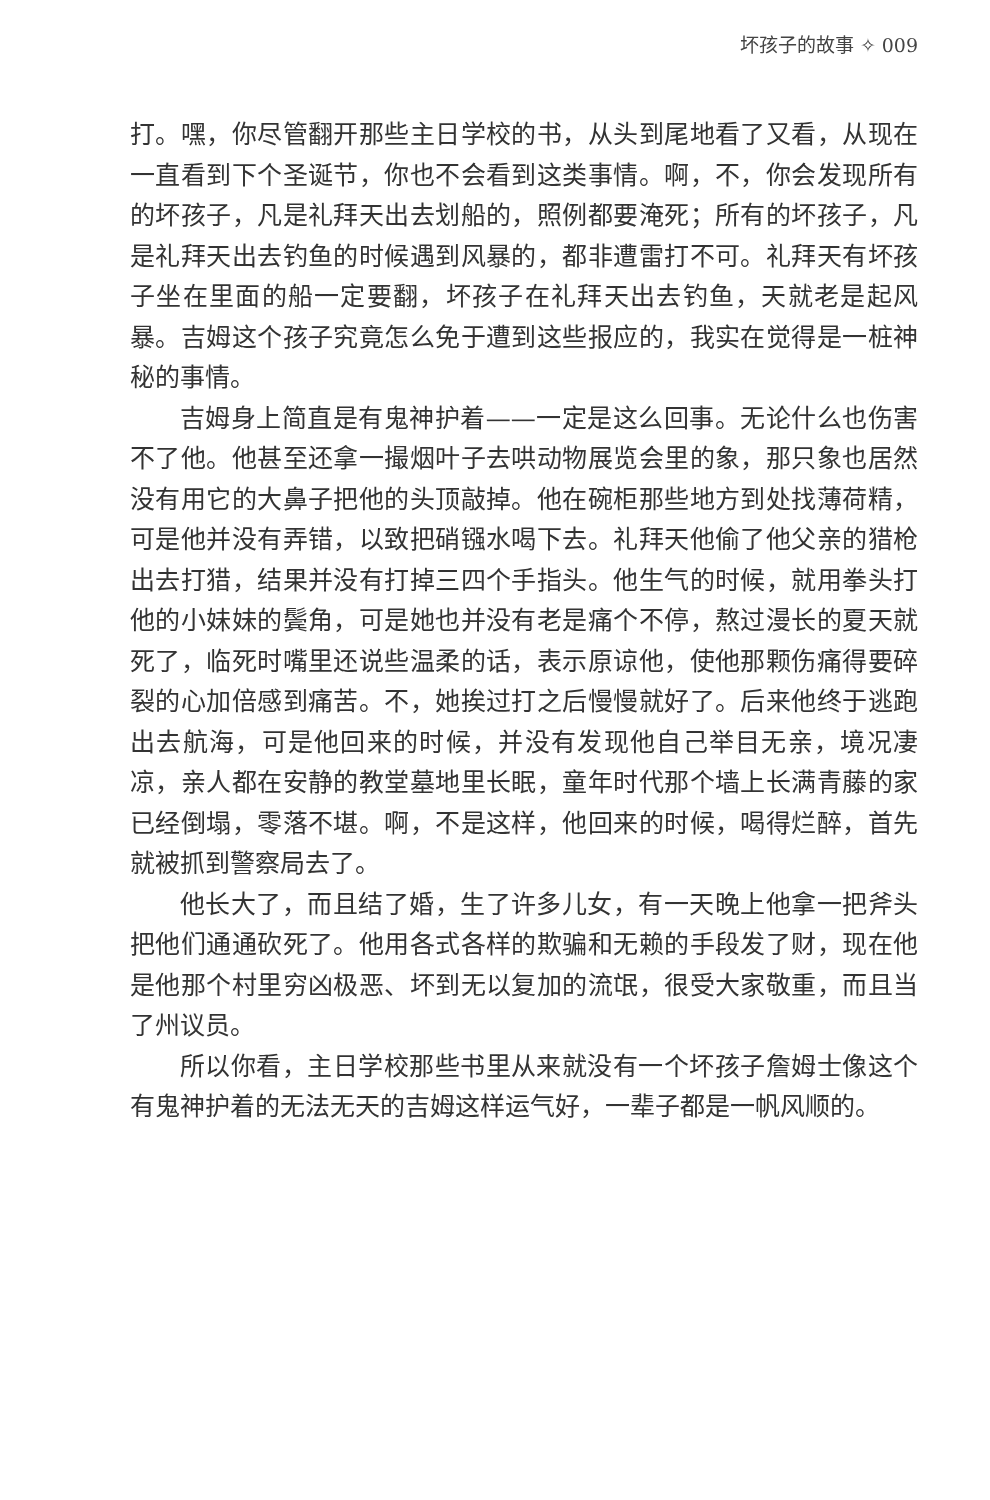坏孩子的故事 ✧ 009
打。嘿，你尽管翻开那些主日学校的书，从头到尾地看了又看，从现在一直看到下个圣诞节，你也不会看到这类事情。啊，不，你会发现所有的坏孩子，凡是礼拜天出去划船的，照例都要淹死；所有的坏孩子，凡是礼拜天出去钓鱼的时候遇到风暴的，都非遭雷打不可。礼拜天有坏孩子坐在里面的船一定要翻，坏孩子在礼拜天出去钓鱼，天就老是起风暴。吉姆这个孩子究竟怎么免于遭到这些报应的，我实在觉得是一桩神秘的事情。
吉姆身上简直是有鬼神护着——一定是这么回事。无论什么也伤害不了他。他甚至还拿一撮烟叶子去哄动物展览会里的象，那只象也居然没有用它的大鼻子把他的头顶敲掉。他在碗柜那些地方到处找薄荷精，可是他并没有弄错，以致把硝镪水喝下去。礼拜天他偷了他父亲的猎枪出去打猎，结果并没有打掉三四个手指头。他生气的时候，就用拳头打他的小妹妹的鬓角，可是她也并没有老是痛个不停，熬过漫长的夏天就死了，临死时嘴里还说些温柔的话，表示原谅他，使他那颗伤痛得要碎裂的心加倍感到痛苦。不，她挨过打之后慢慢就好了。后来他终于逃跑出去航海，可是他回来的时候，并没有发现他自己举目无亲，境况凄凉，亲人都在安静的教堂墓地里长眠，童年时代那个墙上长满青藤的家已经倒塌，零落不堪。啊，不是这样，他回来的时候，喝得烂醉，首先就被抓到警察局去了。
他长大了，而且结了婚，生了许多儿女，有一天晚上他拿一把斧头把他们通通砍死了。他用各式各样的欺骗和无赖的手段发了财，现在他是他那个村里穷凶极恶、坏到无以复加的流氓，很受大家敬重，而且当了州议员。
所以你看，主日学校那些书里从来就没有一个坏孩子詹姆士像这个有鬼神护着的无法无天的吉姆这样运气好，一辈子都是一帆风顺的。